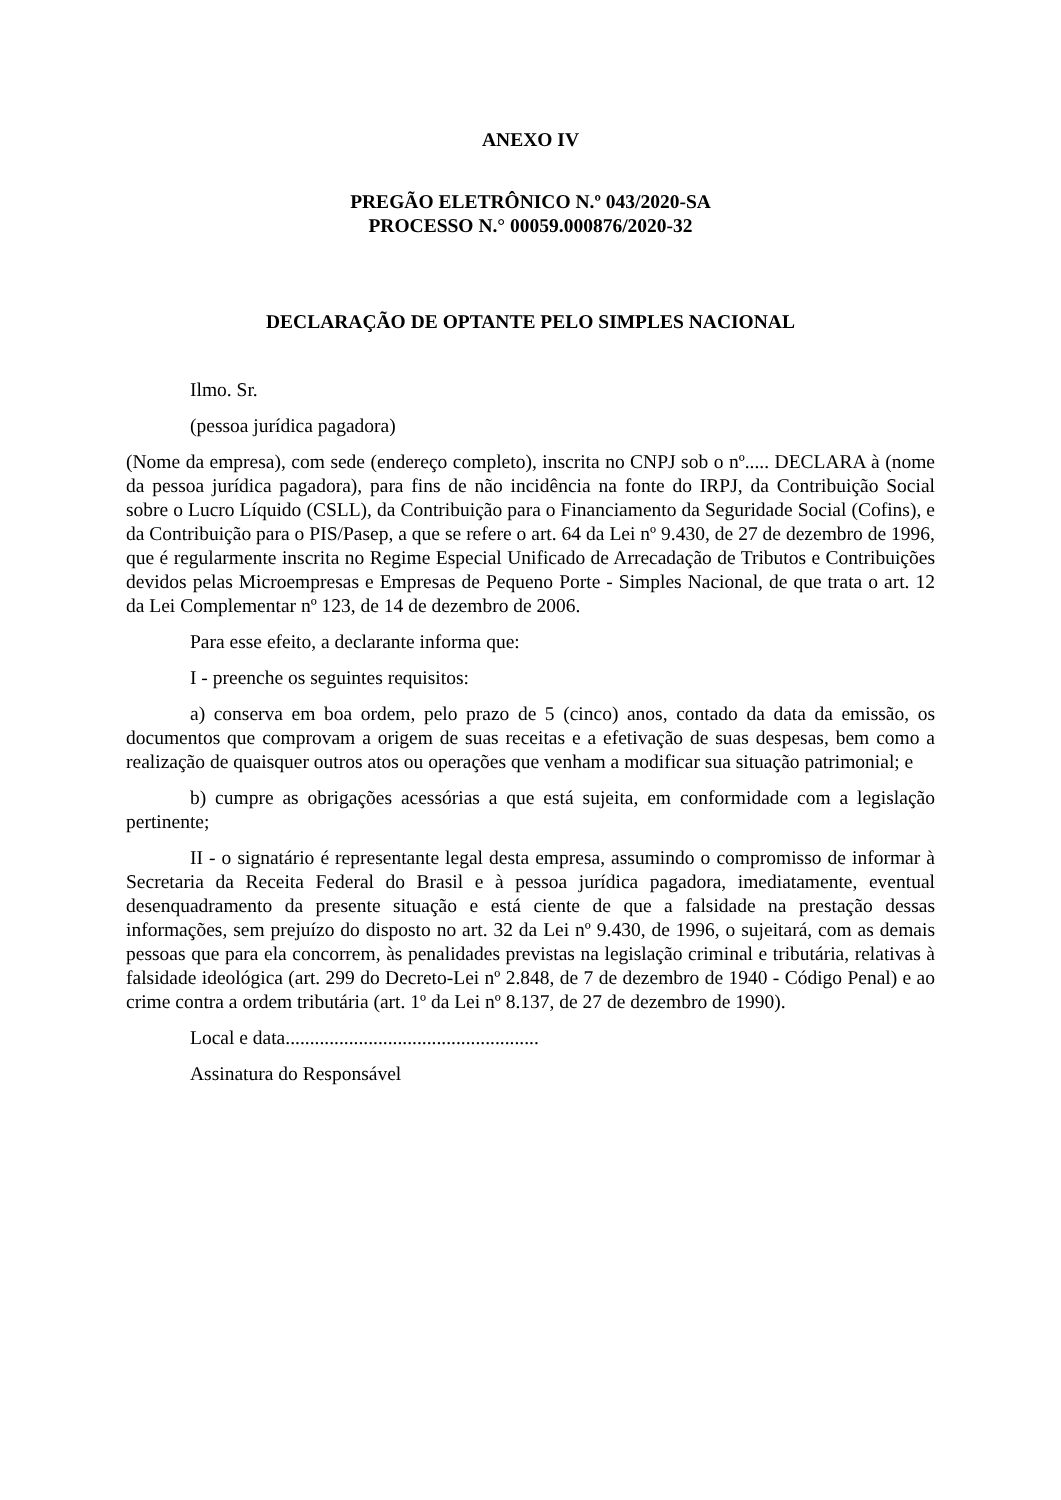ANEXO IV
PREGÃO ELETRÔNICO N.º 043/2020-SA
PROCESSO N.° 00059.000876/2020-32
DECLARAÇÃO DE OPTANTE PELO SIMPLES NACIONAL
Ilmo. Sr.
(pessoa jurídica pagadora)
(Nome da empresa), com sede (endereço completo), inscrita no CNPJ sob o nº..... DECLARA à (nome da pessoa jurídica pagadora), para fins de não incidência na fonte do IRPJ, da Contribuição Social sobre o Lucro Líquido (CSLL), da Contribuição para o Financiamento da Seguridade Social (Cofins), e da Contribuição para o PIS/Pasep, a que se refere o art. 64 da Lei nº 9.430, de 27 de dezembro de 1996, que é regularmente inscrita no Regime Especial Unificado de Arrecadação de Tributos e Contribuições devidos pelas Microempresas e Empresas de Pequeno Porte - Simples Nacional, de que trata o art. 12 da Lei Complementar nº 123, de 14 de dezembro de 2006.
Para esse efeito, a declarante informa que:
I - preenche os seguintes requisitos:
a) conserva em boa ordem, pelo prazo de 5 (cinco) anos, contado da data da emissão, os documentos que comprovam a origem de suas receitas e a efetivação de suas despesas, bem como a realização de quaisquer outros atos ou operações que venham a modificar sua situação patrimonial; e
b) cumpre as obrigações acessórias a que está sujeita, em conformidade com a legislação pertinente;
II - o signatário é representante legal desta empresa, assumindo o compromisso de informar à Secretaria da Receita Federal do Brasil e à pessoa jurídica pagadora, imediatamente, eventual desenquadramento da presente situação e está ciente de que a falsidade na prestação dessas informações, sem prejuízo do disposto no art. 32 da Lei nº 9.430, de 1996, o sujeitará, com as demais pessoas que para ela concorrem, às penalidades previstas na legislação criminal e tributária, relativas à falsidade ideológica (art. 299 do Decreto-Lei nº 2.848, de 7 de dezembro de 1940 - Código Penal) e ao crime contra a ordem tributária (art. 1º da Lei nº 8.137, de 27 de dezembro de 1990).
Local e data....................................................
Assinatura do Responsável